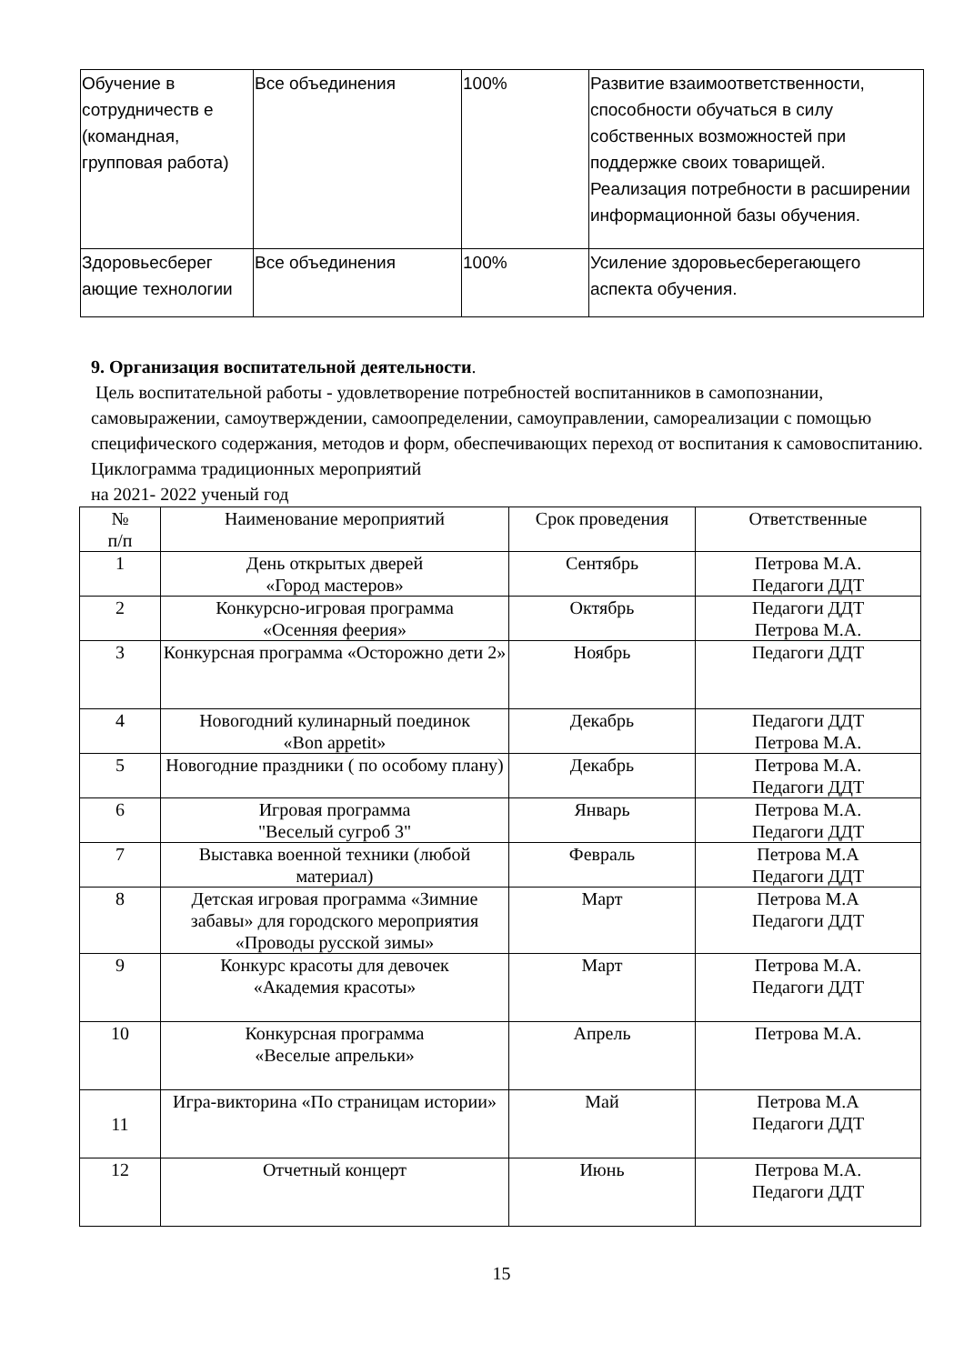| Обучение в сотрудничеств е (командная, групповая работа) | Все объединения | 100% | Развитие взаимоответственности, способности обучаться в силу собственных возможностей при поддержке своих товарищей. Реализация потребности в расширении информационной базы обучения. |
| Здоровьесберег ающие технологии | Все объединения | 100% | Усиление здоровьесберегающего аспекта обучения. |
9. Организация воспитательной деятельности.
Цель воспитательной работы - удовлетворение потребностей воспитанников в самопознании, самовыражении, самоутверждении, самоопределении, самоуправлении, самореализации с помощью специфического содержания, методов и форм, обеспечивающих переход от воспитания к самовоспитанию.
Циклограмма традиционных мероприятий
на 2021- 2022 ученый год
| № п/п | Наименование мероприятий | Срок проведения | Ответственные |
| --- | --- | --- | --- |
| 1 | День открытых дверей «Город мастеров» | Сентябрь | Петрова М.А. Педагоги ДДТ |
| 2 | Конкурсно-игровая программа «Осенняя феерия» | Октябрь | Педагоги ДДТ Петрова М.А. |
| 3 | Конкурсная программа «Осторожно дети 2» | Ноябрь | Педагоги ДДТ |
| 4 | Новогодний кулинарный поединок «Bon appetit» | Декабрь | Педагоги ДДТ Петрова М.А. |
| 5 | Новогодние праздники ( по особому плану) | Декабрь | Петрова М.А. Педагоги ДДТ |
| 6 | Игровая программа "Веселый сугроб 3" | Январь | Петрова М.А. Педагоги ДДТ |
| 7 | Выставка военной техники (любой материал) | Февраль | Петрова М.А Педагоги ДДТ |
| 8 | Детская игровая программа «Зимние забавы» для городского мероприятия «Проводы русской зимы» | Март | Петрова М.А Педагоги ДДТ |
| 9 | Конкурс красоты для девочек «Академия красоты» | Март | Петрова М.А. Педагоги ДДТ |
| 10 | Конкурсная программа «Веселые апрельки» | Апрель | Петрова М.А. |
| 11 | Игра-викторина «По страницам истории» | Май | Петрова М.А Педагоги ДДТ |
| 12 | Отчетный концерт | Июнь | Петрова М.А. Педагоги ДДТ |
15